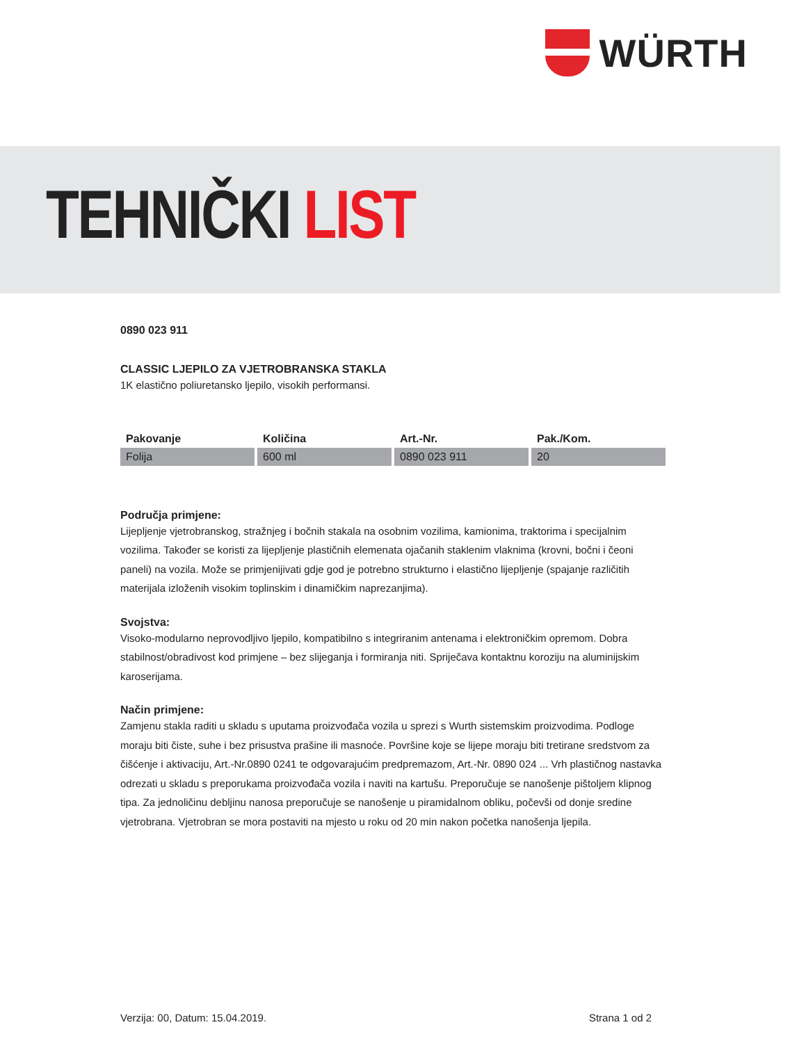WÜRTH
TEHNIČKI LIST
0890 023 911
CLASSIC LJEPILO ZA VJETROBRANSKA STAKLA
1K elastično poliuretansko ljepilo, visokih performansi.
| Pakovanje | Količina | Art.-Nr. | Pak./Kom. |
| --- | --- | --- | --- |
| Folija | 600 ml | 0890 023 911 | 20 |
Područja primjene:
Lijepljenje vjetrobranskog, stražnjeg i bočnih stakala na osobnim vozilima, kamionima, traktorima i specijalnim vozilima. Također se koristi za lijepljenje plastičnih elemenata ojačanih staklenim vlaknima (krovni, bočni i čeoni paneli) na vozila. Može se primjenijivati gdje god je potrebno strukturno i elastično lijepljenje (spajanje različitih materijala izloženih visokim toplinskim i dinamičkim naprezanjima).
Svojstva:
Visoko-modularno neprovodljivo ljepilo, kompatibilno s integriranim antenama i elektroničkim opremom. Dobra stabilnost/obradivost kod primjene – bez slijeganja i formiranja niti. Spriječava kontaktnu koroziju na aluminijskim karoserijama.
Način primjene:
Zamjenu stakla raditi u skladu s uputama proizvođača vozila u sprezi s Wurth sistemskim proizvodima. Podloge moraju biti čiste, suhe i bez prisustva prašine ili masnoće. Površine koje se lijepe moraju biti tretirane sredstvom za čišćenje i aktivaciju, Art.-Nr.0890 0241 te odgovarajućim predpremazom, Art.-Nr. 0890 024 ... Vrh plastičnog nastavka odrezati u skladu s preporukama proizvođača vozila i naviti na kartušu. Preporučuje se nanošenje pištoljem klipnog tipa. Za jednoličinu debljinu nanosa preporučuje se nanošenje u piramidalnom obliku, počevši od donje sredine vjetrobrana. Vjetrobran se mora postaviti na mjesto u roku od 20 min nakon početka nanošenja ljepila.
Verzija: 00, Datum: 15.04.2019. Strana 1 od 2